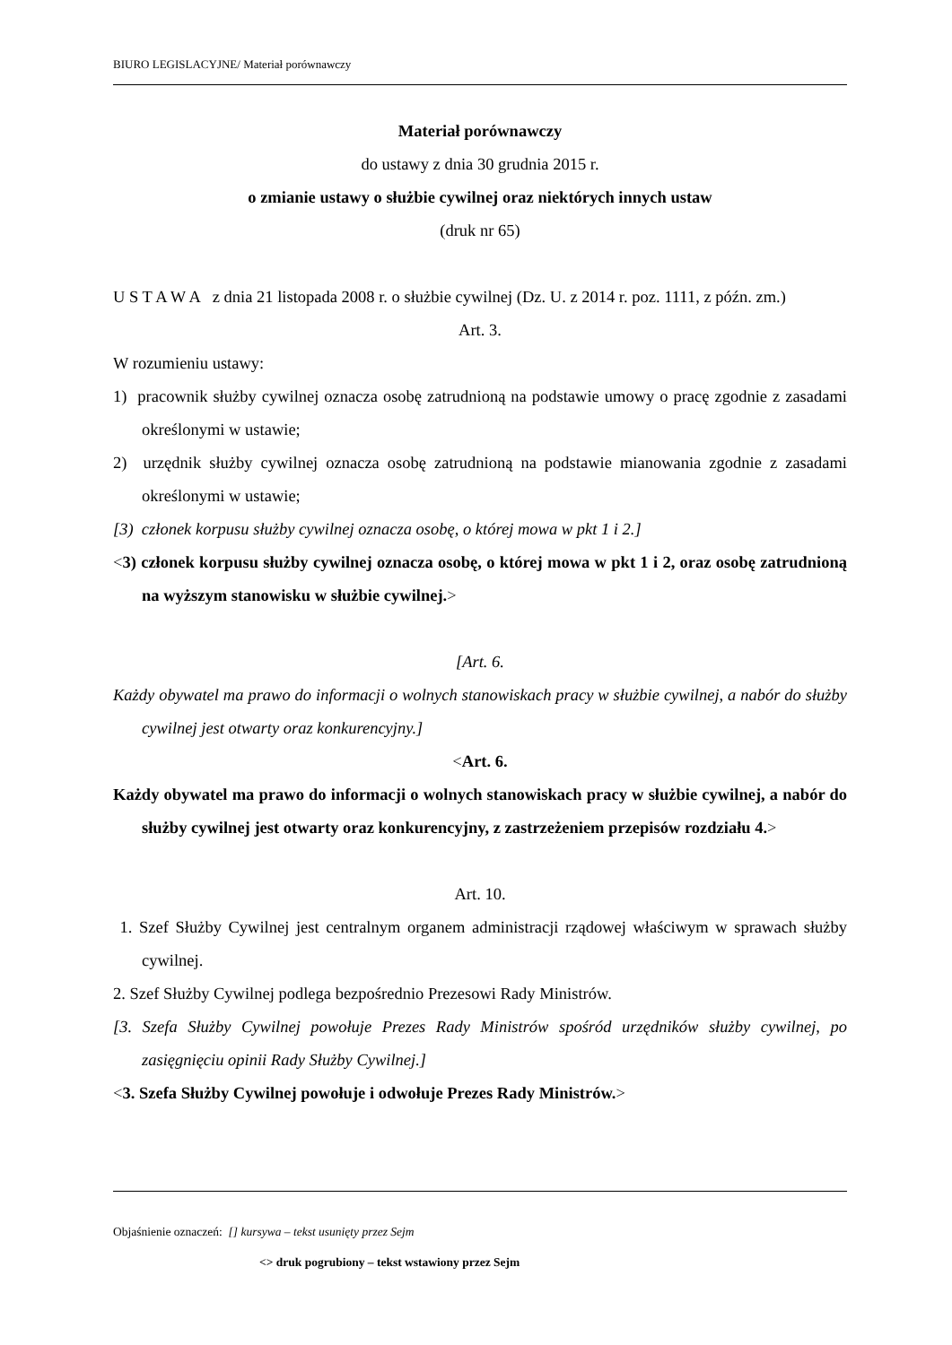BIURO LEGISLACYJNE/ Materiał porównawczy
Materiał porównawczy
do ustawy z dnia 30 grudnia 2015 r.
o zmianie ustawy o służbie cywilnej oraz niektórych innych ustaw
(druk nr 65)
U S T A W A z dnia 21 listopada 2008 r. o służbie cywilnej (Dz. U. z 2014 r. poz. 1111, z późn. zm.)
Art. 3.
W rozumieniu ustawy:
1) pracownik służby cywilnej oznacza osobę zatrudnioną na podstawie umowy o pracę zgodnie z zasadami określonymi w ustawie;
2) urzędnik służby cywilnej oznacza osobę zatrudnioną na podstawie mianowania zgodnie z zasadami określonymi w ustawie;
[3) członek korpusu służby cywilnej oznacza osobę, o której mowa w pkt 1 i 2.]
<3) członek korpusu służby cywilnej oznacza osobę, o której mowa w pkt 1 i 2, oraz osobę zatrudnioną na wyższym stanowisku w służbie cywilnej.>
[Art. 6.
Każdy obywatel ma prawo do informacji o wolnych stanowiskach pracy w służbie cywilnej, a nabór do służby cywilnej jest otwarty oraz konkurencyjny.]
<Art. 6.
Każdy obywatel ma prawo do informacji o wolnych stanowiskach pracy w służbie cywilnej, a nabór do służby cywilnej jest otwarty oraz konkurencyjny, z zastrzeżeniem przepisów rozdziału 4.>
Art. 10.
1. Szef Służby Cywilnej jest centralnym organem administracji rządowej właściwym w sprawach służby cywilnej.
2. Szef Służby Cywilnej podlega bezpośrednio Prezesowi Rady Ministrów.
[3. Szefa Służby Cywilnej powołuje Prezes Rady Ministrów spośród urzędników służby cywilnej, po zasięgnięciu opinii Rady Służby Cywilnej.]
<3. Szefa Służby Cywilnej powołuje i odwołuje Prezes Rady Ministrów.>
Objaśnienie oznaczeń: [] kursywa – tekst usunięty przez Sejm
<> druk pogrubiony – tekst wstawiony przez Sejm